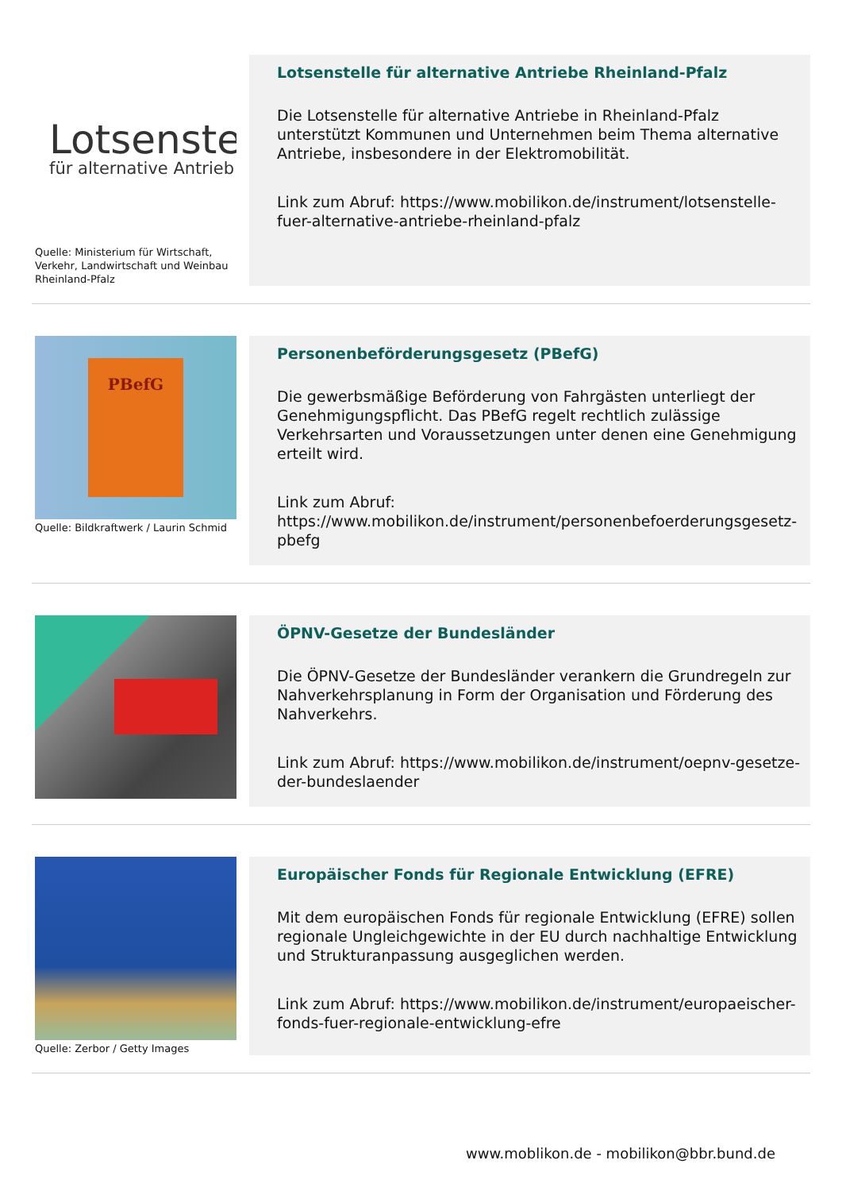Lotsenstel
für alternative Antrieb
Quelle: Ministerium für Wirtschaft, Verkehr, Landwirtschaft und Weinbau Rheinland-Pfalz
Lotsenstelle für alternative Antriebe Rheinland-Pfalz
Die Lotsenstelle für alternative Antriebe in Rheinland-Pfalz unterstützt Kommunen und Unternehmen beim Thema alternative Antriebe, insbesondere in der Elektromobilität.
Link zum Abruf: https://www.mobilikon.de/instrument/lotsenstelle-fuer-alternative-antriebe-rheinland-pfalz
PBefG
Quelle: Bildkraftwerk / Laurin Schmid
Personenbeförderungsgesetz (PBefG)
Die gewerbsmäßige Beförderung von Fahrgästen unterliegt der Genehmigungspflicht. Das PBefG regelt rechtlich zulässige Verkehrsarten und Voraussetzungen unter denen eine Genehmigung erteilt wird.
Link zum Abruf: https://www.mobilikon.de/instrument/personenbefoerderungsgesetz-pbefg
ÖPNV-Gesetze der Bundesländer
Die ÖPNV-Gesetze der Bundesländer verankern die Grundregeln zur Nahverkehrsplanung in Form der Organisation und Förderung des Nahverkehrs.
Link zum Abruf: https://www.mobilikon.de/instrument/oepnv-gesetze-der-bundeslaender
Quelle: Zerbor / Getty Images
Europäischer Fonds für Regionale Entwicklung (EFRE)
Mit dem europäischen Fonds für regionale Entwicklung (EFRE) sollen regionale Ungleichgewichte in der EU durch nachhaltige Entwicklung und Strukturanpassung ausgeglichen werden.
Link zum Abruf: https://www.mobilikon.de/instrument/europaeischer-fonds-fuer-regionale-entwicklung-efre
www.moblikon.de - mobilikon@bbr.bund.de